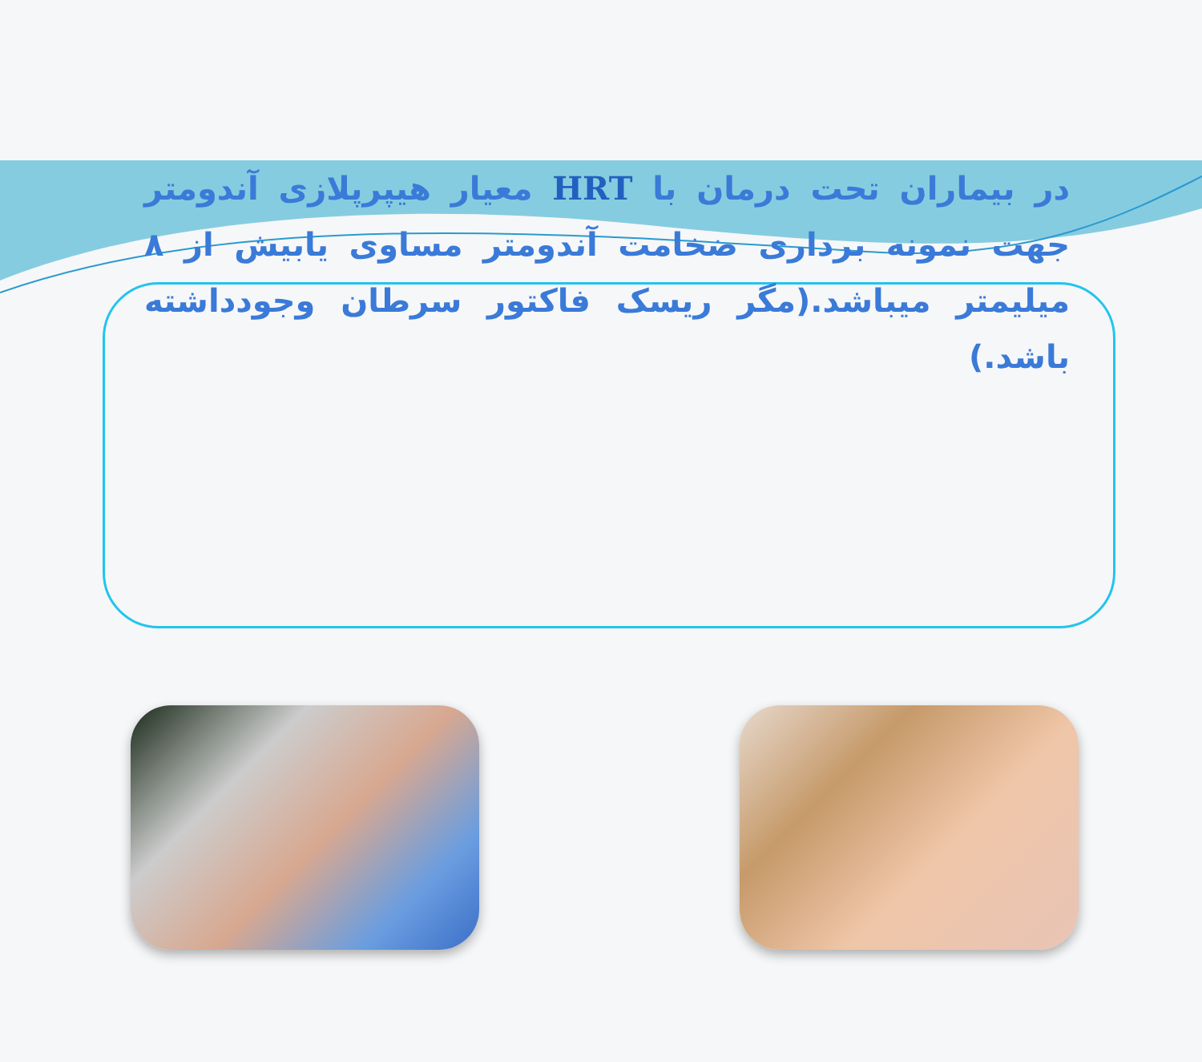در بیماران تحت درمان با HRT معیار هیپرپلازی آندومتر جهت نمونه برداری ضخامت آندومتر مساوی یابیش از ۸ میلیمتر میباشد.(مگر ریسک فاکتور سرطان وجودداشته باشد.)